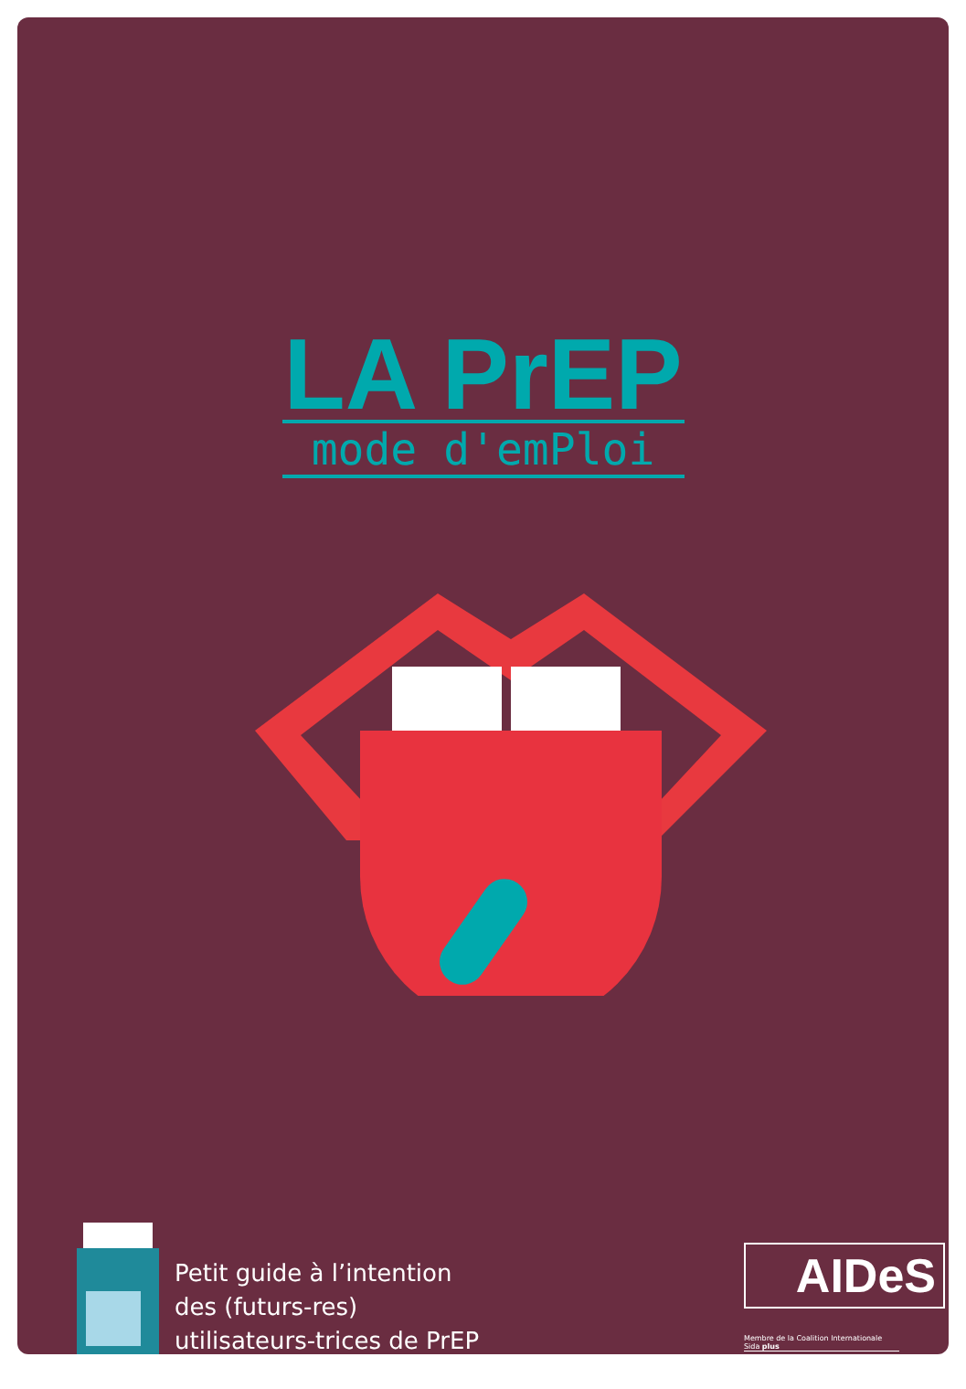LA PrEP
mode d'emPloi
Petit guide à l’intention
des (futurs-res)
utilisateurs-trices de PrEP
AIDeS
Membre de la Coalition Internationale Sida plus